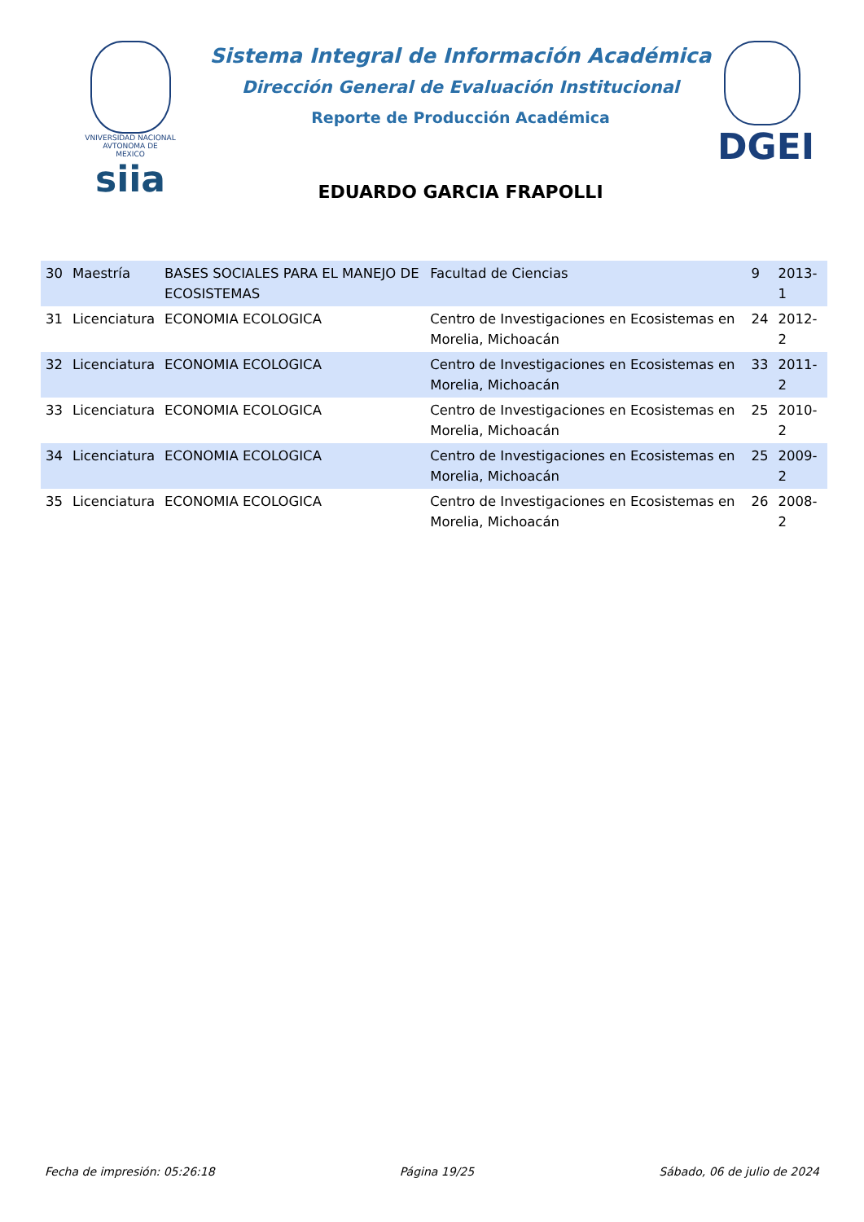VNIVERSIDAD NACIONAL
AVTONOMA DE
MEXICO
siia
Sistema Integral de Información Académica
Dirección General de Evaluación Institucional
Reporte de Producción Académica
EDUARDO GARCIA FRAPOLLI
DGEI
| 30 | Maestría | BASES SOCIALES PARA EL MANEJO DE ECOSISTEMAS | Facultad de Ciencias | 9 | 2013-1 |
| 31 | Licenciatura | ECONOMIA ECOLOGICA | Centro de Investigaciones en Ecosistemas en Morelia, Michoacán | 24 | 2012-2 |
| 32 | Licenciatura | ECONOMIA ECOLOGICA | Centro de Investigaciones en Ecosistemas en Morelia, Michoacán | 33 | 2011-2 |
| 33 | Licenciatura | ECONOMIA ECOLOGICA | Centro de Investigaciones en Ecosistemas en Morelia, Michoacán | 25 | 2010-2 |
| 34 | Licenciatura | ECONOMIA ECOLOGICA | Centro de Investigaciones en Ecosistemas en Morelia, Michoacán | 25 | 2009-2 |
| 35 | Licenciatura | ECONOMIA ECOLOGICA | Centro de Investigaciones en Ecosistemas en Morelia, Michoacán | 26 | 2008-2 |
Fecha de impresión: 05:26:18 Página 19/25 Sábado, 06 de julio de 2024